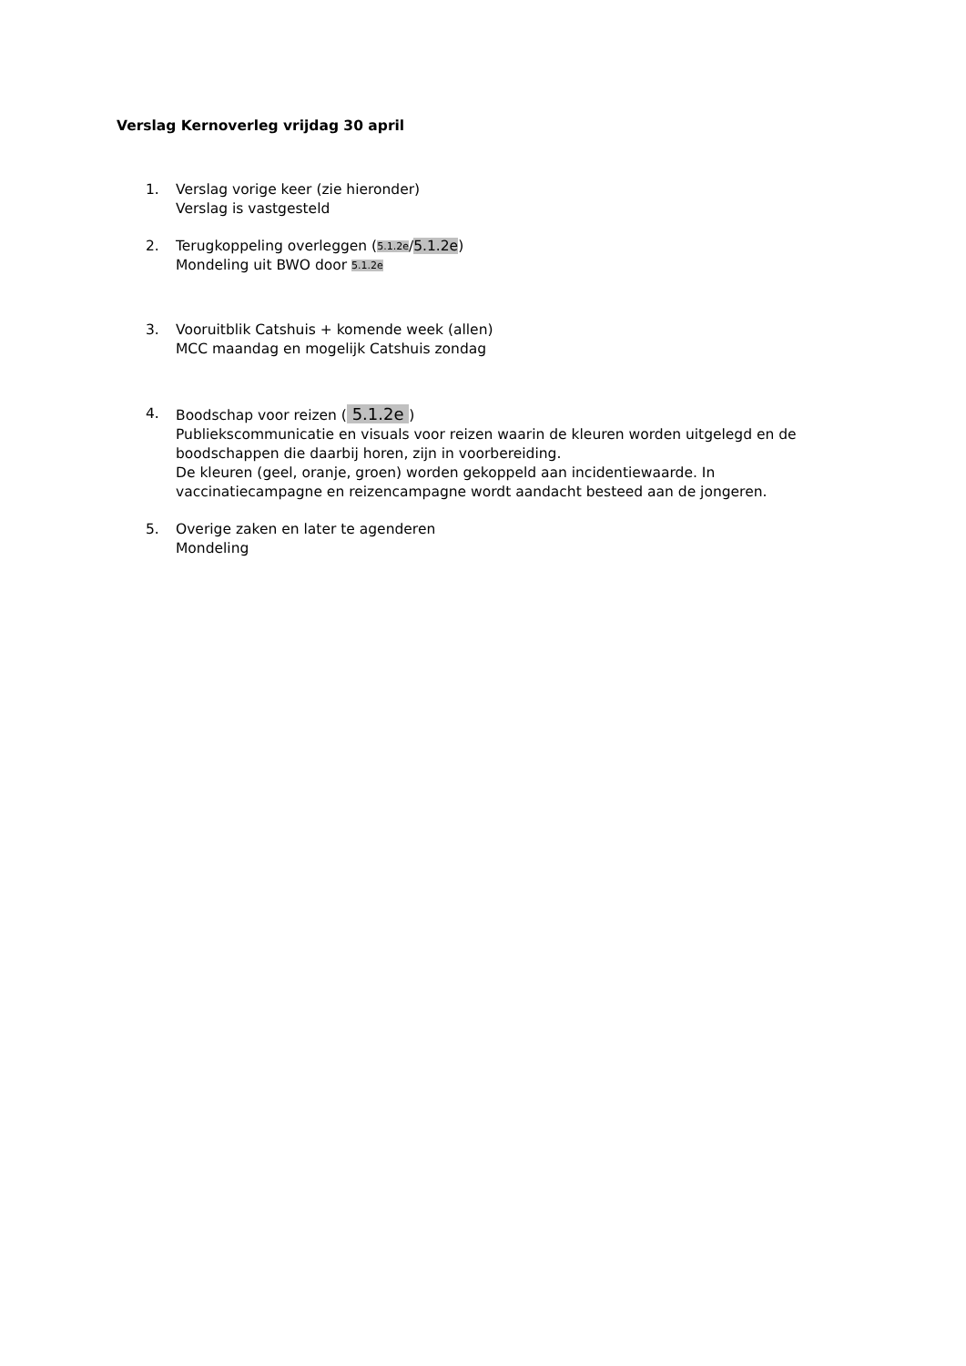Verslag Kernoverleg vrijdag 30 april
1. Verslag vorige keer (zie hieronder)
Verslag is vastgesteld
2. Terugkoppeling overleggen (5.1.2e/5.1.2e)
Mondeling uit BWO door 5.1.2e
3. Vooruitblik Catshuis + komende week (allen)
MCC maandag en mogelijk Catshuis zondag
4. Boodschap voor reizen ( 5.1.2e )
Publiekscommunicatie en visuals voor reizen waarin de kleuren worden uitgelegd en de boodschappen die daarbij horen, zijn in voorbereiding.
De kleuren (geel, oranje, groen) worden gekoppeld aan incidentiewaarde. In vaccinatiecampagne en reizencampagne wordt aandacht besteed aan de jongeren.
5. Overige zaken en later te agenderen
Mondeling